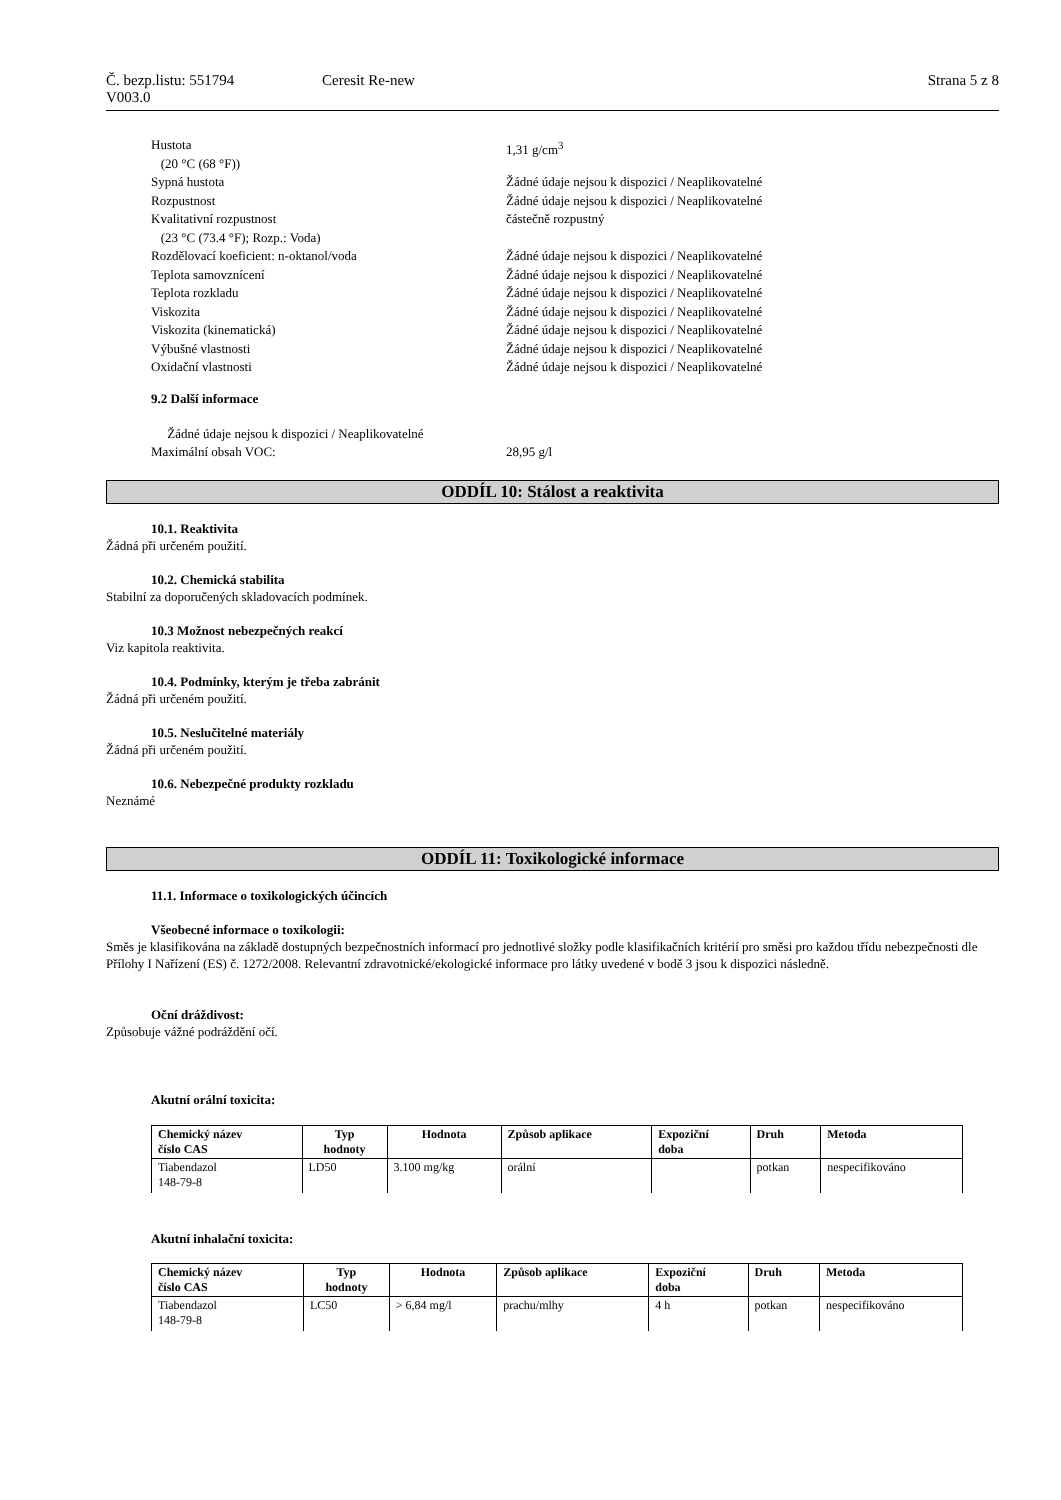Č. bezp.listu: 551794 Ceresit Re-new Strana 5 z 8
V003.0
Hustota
(20 °C (68 °F)) 1,31 g/cm<sup>3</sup>
Sypná hustota Žádné údaje nejsou k dispozici / Neaplikovatelné
Rozpustnost Žádné údaje nejsou k dispozici / Neaplikovatelné
Kvalitativní rozpustnost
(23 °C (73.4 °F); Rozp.: Voda) částečně rozpustný
Rozdělovací koeficient: n-oktanol/voda Žádné údaje nejsou k dispozici / Neaplikovatelné
Teplota samovznícení Žádné údaje nejsou k dispozici / Neaplikovatelné
Teplota rozkladu Žádné údaje nejsou k dispozici / Neaplikovatelné
Viskozita Žádné údaje nejsou k dispozici / Neaplikovatelné
Viskozita (kinematická) Žádné údaje nejsou k dispozici / Neaplikovatelné
Výbušné vlastnosti Žádné údaje nejsou k dispozici / Neaplikovatelné
Oxidační vlastnosti Žádné údaje nejsou k dispozici / Neaplikovatelné
9.2 Další informace
Žádné údaje nejsou k dispozici / Neaplikovatelné
Maximální obsah VOC: 28,95 g/l
ODDÍL 10: Stálost a reaktivita
10.1. Reaktivita
Žádná při určeném použití.
10.2. Chemická stabilita
Stabilní za doporučených skladovacích podmínek.
10.3 Možnost nebezpečných reakcí
Viz kapitola reaktivita.
10.4. Podmínky, kterým je třeba zabránit
Žádná při určeném použití.
10.5. Neslučitelné materiály
Žádná při určeném použití.
10.6. Nebezpečné produkty rozkladu
Neznámé
ODDÍL 11: Toxikologické informace
11.1. Informace o toxikologických účincích
Všeobecné informace o toxikologii:
Směs je klasifikována na základě dostupných bezpečnostních informací pro jednotlivé složky podle klasifikačních kritérií pro směsi pro každou třídu nebezpečnosti dle Přílohy I Nařízení (ES) č. 1272/2008. Relevantní zdravotnické/ekologické informace pro látky uvedené v bodě 3 jsou k dispozici následně.
Oční dráždivost:
Způsobuje vážné podráždění očí.
Akutní orální toxicita:
| Chemický název číslo CAS | Typ hodnoty | Hodnota | Způsob aplikace | Expoziční doba | Druh | Metoda |
| --- | --- | --- | --- | --- | --- | --- |
| Tiabendazol 148-79-8 | LD50 | 3.100 mg/kg | orální | | potkan | nespecifikováno |
Akutní inhalační toxicita:
| Chemický název číslo CAS | Typ hodnoty | Hodnota | Způsob aplikace | Expoziční doba | Druh | Metoda |
| --- | --- | --- | --- | --- | --- | --- |
| Tiabendazol 148-79-8 | LC50 | > 6,84 mg/l | prachu/mlhy | 4 h | potkan | nespecifikováno |